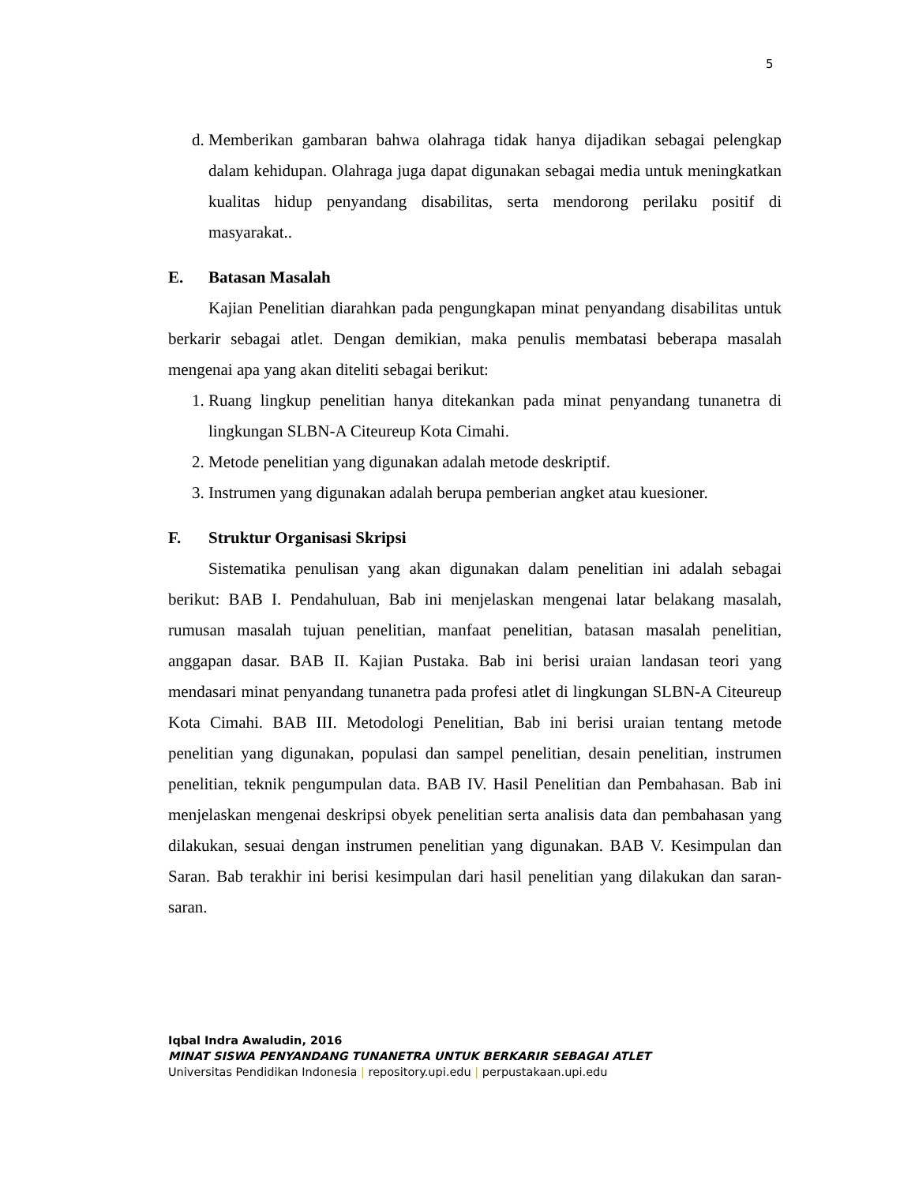5
d. Memberikan gambaran bahwa olahraga tidak hanya dijadikan sebagai pelengkap dalam kehidupan. Olahraga juga dapat digunakan sebagai media untuk meningkatkan kualitas hidup penyandang disabilitas, serta mendorong perilaku positif di masyarakat..
E. Batasan Masalah
Kajian Penelitian diarahkan pada pengungkapan minat penyandang disabilitas untuk berkarir sebagai atlet. Dengan demikian, maka penulis membatasi beberapa masalah mengenai apa yang akan diteliti sebagai berikut:
1. Ruang lingkup penelitian hanya ditekankan pada minat penyandang tunanetra di lingkungan SLBN-A Citeureup Kota Cimahi.
2. Metode penelitian yang digunakan adalah metode deskriptif.
3. Instrumen yang digunakan adalah berupa pemberian angket atau kuesioner.
F. Struktur Organisasi Skripsi
Sistematika penulisan yang akan digunakan dalam penelitian ini adalah sebagai berikut: BAB I. Pendahuluan, Bab ini menjelaskan mengenai latar belakang masalah, rumusan masalah tujuan penelitian, manfaat penelitian, batasan masalah penelitian, anggapan dasar. BAB II. Kajian Pustaka. Bab ini berisi uraian landasan teori yang mendasari minat penyandang tunanetra pada profesi atlet di lingkungan SLBN-A Citeureup Kota Cimahi. BAB III. Metodologi Penelitian, Bab ini berisi uraian tentang metode penelitian yang digunakan, populasi dan sampel penelitian, desain penelitian, instrumen penelitian, teknik pengumpulan data. BAB IV. Hasil Penelitian dan Pembahasan. Bab ini menjelaskan mengenai deskripsi obyek penelitian serta analisis data dan pembahasan yang dilakukan, sesuai dengan instrumen penelitian yang digunakan. BAB V. Kesimpulan dan Saran. Bab terakhir ini berisi kesimpulan dari hasil penelitian yang dilakukan dan saran-saran.
Iqbal Indra Awaludin, 2016
MINAT SISWA PENYANDANG TUNANETRA UNTUK BERKARIR SEBAGAI ATLET
Universitas Pendidikan Indonesia | repository.upi.edu | perpustakaan.upi.edu